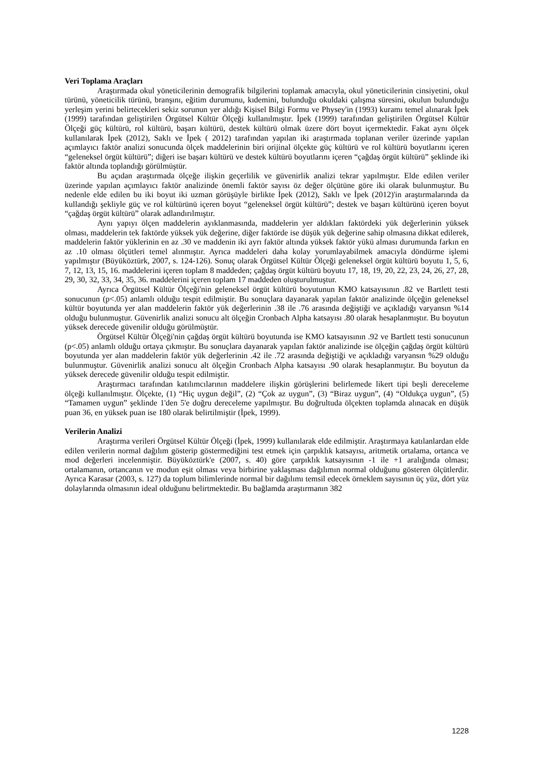Veri Toplama Araçları
Araştırmada okul yöneticilerinin demografik bilgilerini toplamak amacıyla, okul yöneticilerinin cinsiyetini, okul türünü, yöneticilik türünü, branşını, eğitim durumunu, kıdemini, bulunduğu okuldaki çalışma süresini, okulun bulunduğu yerleşim yerini belirtecekleri sekiz sorunun yer aldığı Kişisel Bilgi Formu ve Physey'in (1993) kuramı temel alınarak İpek (1999) tarafından geliştirilen Örgütsel Kültür Ölçeği kullanılmıştır. İpek (1999) tarafından geliştirilen Örgütsel Kültür Ölçeği güç kültürü, rol kültürü, başarı kültürü, destek kültürü olmak üzere dört boyut içermektedir. Fakat aynı ölçek kullanılarak İpek (2012), Saklı ve İpek ( 2012) tarafından yapılan iki araştırmada toplanan veriler üzerinde yapılan açımlayıcı faktör analizi sonucunda ölçek maddelerinin biri orijinal ölçekte güç kültürü ve rol kültürü boyutlarını içeren “geleneksel örgüt kültürü”; diğeri ise başarı kültürü ve destek kültürü boyutlarını içeren “çağdaş örgüt kültürü” şeklinde iki faktör altında toplandığı görülmüştür.
Bu açıdan araştırmada ölçeğe ilişkin geçerlilik ve güvenirlik analizi tekrar yapılmıştır. Elde edilen veriler üzerinde yapılan açımlayıcı faktör analizinde önemli faktör sayısı öz değer ölçütüne göre iki olarak bulunmuştur. Bu nedenle elde edilen bu iki boyut iki uzman görüşüyle birlikte İpek (2012), Saklı ve İpek (2012)'in araştırmalarında da kullandığı şekliyle güç ve rol kültürünü içeren boyut “geleneksel örgüt kültürü”; destek ve başarı kültürünü içeren boyut “çağdaş örgüt kültürü” olarak adlandırılmıştır.
Aynı yapıyı ölçen maddelerin ayıklanmasında, maddelerin yer aldıkları faktördeki yük değerlerinin yüksek olması, maddelerin tek faktörde yüksek yük değerine, diğer faktörde ise düşük yük değerine sahip olmasına dikkat edilerek, maddelerin faktör yüklerinin en az .30 ve maddenin iki ayrı faktör altında yüksek faktör yükü alması durumunda farkın en az .10 olması ölçütleri temel alınmıştır. Ayrıca maddeleri daha kolay yorumlayabilmek amacıyla döndürme işlemi yapılmıştır (Büyüköztürk, 2007, s. 124-126). Sonuç olarak Örgütsel Kültür Ölçeği geleneksel örgüt kültürü boyutu 1, 5, 6, 7, 12, 13, 15, 16. maddelerini içeren toplam 8 maddeden; çağdaş örgüt kültürü boyutu 17, 18, 19, 20, 22, 23, 24, 26, 27, 28, 29, 30, 32, 33, 34, 35, 36. maddelerini içeren toplam 17 maddeden oluşturulmuştur.
Ayrıca Örgütsel Kültür Ölçeği'nin geleneksel örgüt kültürü boyutunun KMO katsayısının .82 ve Bartlett testi sonucunun (p<.05) anlamlı olduğu tespit edilmiştir. Bu sonuçlara dayanarak yapılan faktör analizinde ölçeğin geleneksel kültür boyutunda yer alan maddelerin faktör yük değerlerinin .38 ile .76 arasında değiştiği ve açıkladığı varyansın %14 olduğu bulunmuştur. Güvenirlik analizi sonucu alt ölçeğin Cronbach Alpha katsayısı .80 olarak hesaplanmıştır. Bu boyutun yüksek derecede güvenilir olduğu görülmüştür.
Örgütsel Kültür Ölçeği'nin çağdaş örgüt kültürü boyutunda ise KMO katsayısının .92 ve Bartlett testi sonucunun (p<.05) anlamlı olduğu ortaya çıkmıştır. Bu sonuçlara dayanarak yapılan faktör analizinde ise ölçeğin çağdaş örgüt kültürü boyutunda yer alan maddelerin faktör yük değerlerinin .42 ile .72 arasında değiştiği ve açıkladığı varyansın %29 olduğu bulunmuştur. Güvenirlik analizi sonucu alt ölçeğin Cronbach Alpha katsayısı .90 olarak hesaplanmıştır. Bu boyutun da yüksek derecede güvenilir olduğu tespit edilmiştir.
Araştırmacı tarafından katılımcılarının maddelere ilişkin görüşlerini belirlemede likert tipi beşli dereceleme ölçeği kullanılmıştır. Ölçekte, (1) “Hiç uygun değil”, (2) “Çok az uygun”, (3) “Biraz uygun”, (4) “Oldukça uygun”, (5) “Tamamen uygun” şeklinde 1'den 5'e doğru dereceleme yapılmıştır. Bu doğrultuda ölçekten toplamda alınacak en düşük puan 36, en yüksek puan ise 180 olarak belirtilmiştir (İpek, 1999).
Verilerin Analizi
Araştırma verileri Örgütsel Kültür Ölçeği (İpek, 1999) kullanılarak elde edilmiştir. Araştırmaya katılanlardan elde edilen verilerin normal dağılım gösterip göstermediğini test etmek için çarpıklık katsayısı, aritmetik ortalama, ortanca ve mod değerleri incelenmiştir. Büyüköztürk'e (2007, s. 40) göre çarpıklık katsayısının -1 ile +1 aralığında olması; ortalamanın, ortancanın ve modun eşit olması veya birbirine yaklaşması dağılımın normal olduğunu gösteren ölçütlerdir. Ayrıca Karasar (2003, s. 127) da toplum bilimlerinde normal bir dağılımı temsil edecek örneklem sayısının üç yüz, dört yüz dolaylarında olmasının ideal olduğunu belirtmektedir. Bu bağlamda araştırmanın 382
1228